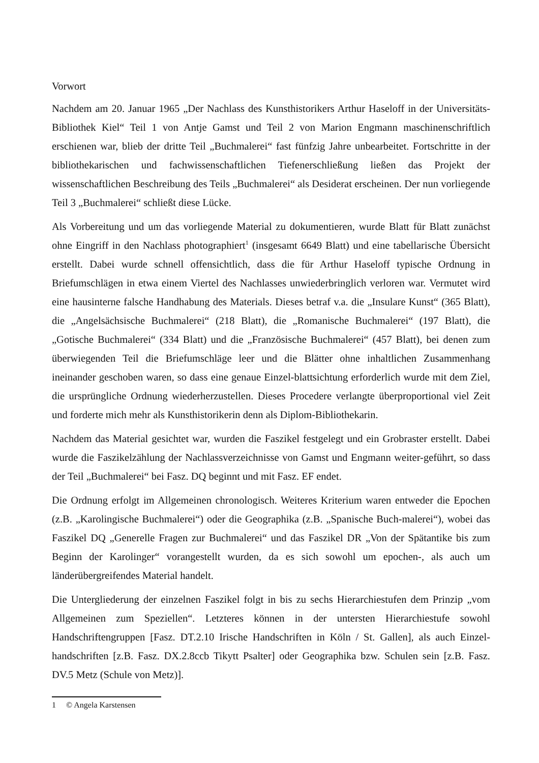Vorwort
Nachdem am 20. Januar 1965 „Der Nachlass des Kunsthistorikers Arthur Haseloff in der Universitäts-Bibliothek Kiel“ Teil 1 von Antje Gamst und Teil 2 von Marion Engmann maschinenschriftlich erschienen war, blieb der dritte Teil „Buchmalerei“ fast fünfzig Jahre unbearbeitet. Fortschritte in der bibliothekarischen und fachwissenschaftlichen Tiefenerschließung ließen das Projekt der wissenschaftlichen Beschreibung des Teils „Buchmalerei“ als Desiderat erscheinen. Der nun vorliegende Teil 3 „Buchmalerei“ schließt diese Lücke.
Als Vorbereitung und um das vorliegende Material zu dokumentieren, wurde Blatt für Blatt zunächst ohne Eingriff in den Nachlass photographiert<sup>1</sup> (insgesamt 6649 Blatt) und eine tabellarische Übersicht erstellt. Dabei wurde schnell offensichtlich, dass die für Arthur Haseloff typische Ordnung in Briefumschlägen in etwa einem Viertel des Nachlasses unwiederbringlich verloren war. Vermutet wird eine hausinterne falsche Handhabung des Materials. Dieses betraf v.a. die „Insulare Kunst“ (365 Blatt), die „Angelsächsische Buchmalerei“ (218 Blatt), die „Romanische Buchmalerei“ (197 Blatt), die „Gotische Buchmalerei“ (334 Blatt) und die „Französische Buchmalerei“ (457 Blatt), bei denen zum überwiegenden Teil die Briefumschläge leer und die Blätter ohne inhaltlichen Zusammenhang ineinander geschoben waren, so dass eine genaue Einzel-blattsichtung erforderlich wurde mit dem Ziel, die ursprüngliche Ordnung wiederherzustellen. Dieses Procedere verlangte überproportional viel Zeit und forderte mich mehr als Kunsthistorikerin denn als Diplom-Bibliothekarin.
Nachdem das Material gesichtet war, wurden die Faszikel festgelegt und ein Grobraster erstellt. Dabei wurde die Faszikelzählung der Nachlassverzeichnisse von Gamst und Engmann weiter-geführt, so dass der Teil „Buchmalerei“ bei Fasz. DQ beginnt und mit Fasz. EF endet.
Die Ordnung erfolgt im Allgemeinen chronologisch. Weiteres Kriterium waren entweder die Epochen (z.B. „Karolingische Buchmalerei“) oder die Geographika (z.B. „Spanische Buch-malerei“), wobei das Faszikel DQ „Generelle Fragen zur Buchmalerei“ und das Faszikel DR „Von der Spätantike bis zum Beginn der Karolinger“ vorangestellt wurden, da es sich sowohl um epochen-, als auch um länderübergreifendes Material handelt.
Die Untergliederung der einzelnen Faszikel folgt in bis zu sechs Hierarchiestufen dem Prinzip „vom Allgemeinen zum Speziellen“. Letzteres können in der untersten Hierarchiestufe sowohl Handschriftengruppen [Fasz. DT.2.10 Irische Handschriften in Köln / St. Gallen], als auch Einzel-handschriften [z.B. Fasz. DX.2.8ccb Tikytt Psalter] oder Geographika bzw. Schulen sein [z.B. Fasz. DV.5 Metz (Schule von Metz)].
1 © Angela Karstensen